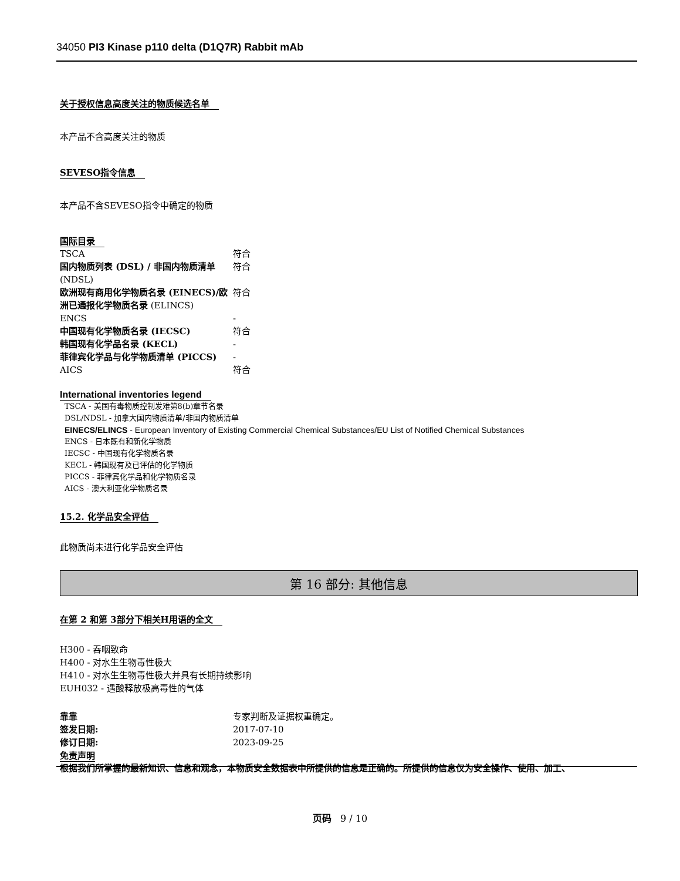34050 PI3 Kinase p110 delta (D1Q7R) Rabbit mAb
关于授权信息高度关注的物质候选名单
本产品不含高度关注的物质
SEVESO指令信息
本产品不含SEVESO指令中确定的物质
国际目录
| TSCA | 符合 |
| 国内物质列表 (DSL) / 非国内物质清单 (NDSL) | 符合 |
| 欧洲现有商用化学物质名录 (EINECS)/欧洲已通报化学物质名录 (ELINCS) | 符合 |
| ENCS | - |
| 中国现有化学物质名录 (IECSC) | 符合 |
| 韩国现有化学品名录 (KECL) | - |
| 菲律宾化学品与化学物质清单 (PICCS) | - |
| AICS | 符合 |
International inventories legend
TSCA - 美国有毒物质控制发难第8(b)章节名录
DSL/NDSL - 加拿大国内物质清单/非国内物质清单
EINECS/ELINCS - European Inventory of Existing Commercial Chemical Substances/EU List of Notified Chemical Substances
ENCS - 日本既有和新化学物质
IECSC - 中国现有化学物质名录
KECL - 韩国现有及已评估的化学物质
PICCS - 菲律宾化学品和化学物质名录
AICS - 澳大利亚化学物质名录
15.2. 化学品安全评估
此物质尚未进行化学品安全评估
第 16 部分: 其他信息
在第 2 和第 3部分下相关H用语的全文
H300 - 吞咽致命
H400 - 对水生生物毒性极大
H410 - 对水生生物毒性极大并具有长期持续影响
EUH032 - 遇酸释放极高毒性的气体
| 靠靠 | 专家判断及证据权重确定。 |
| 签发日期: | 2017-07-10 |
| 修订日期: | 2023-09-25 |
免责声明
根据我们所掌握的最新知识、信息和观念，本物质安全数据表中所提供的信息是正确的。所提供的信息仅为安全操作、使用、加工、
页码 9 / 10